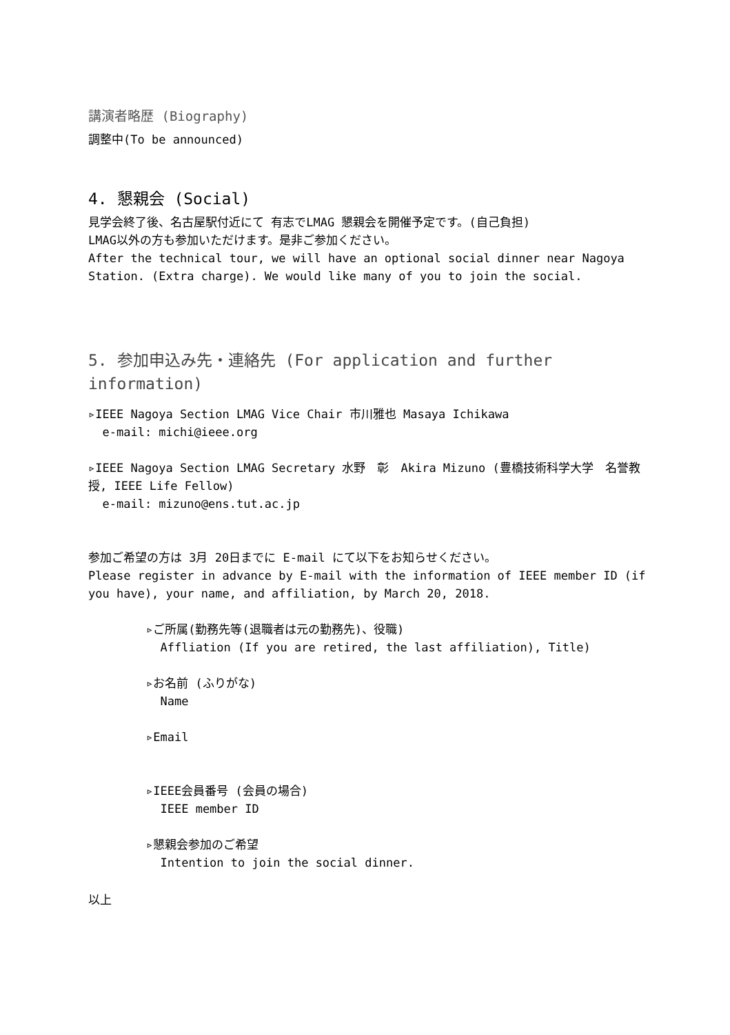講演者略歴 (Biography)
調整中(To be announced)
4. 懇親会 (Social)
見学会終了後、名古屋駅付近にて 有志でLMAG 懇親会を開催予定です。(自己負担)
LMAG以外の方も参加いただけます。是非ご参加ください。
After the technical tour, we will have an optional social dinner near Nagoya Station. (Extra charge). We would like many of you to join the social.
5. 参加申込み先・連絡先 (For application and further information)
▹IEEE Nagoya Section LMAG Vice Chair 市川雅也 Masaya Ichikawa
e-mail: michi@ieee.org
▹IEEE Nagoya Section LMAG Secretary 水野　彰　Akira Mizuno (豊橋技術科学大学　名誉教授, IEEE Life Fellow)
e-mail: mizuno@ens.tut.ac.jp
参加ご希望の方は 3月 20日までに E-mail にて以下をお知らせください。
Please register in advance by E-mail with the information of IEEE member ID (if you have), your name, and affiliation, by March 20, 2018.
▹ご所属(勤務先等(退職者は元の勤務先)、役職)
Affliation (If you are retired, the last affiliation), Title)
▹お名前 (ふりがな)
Name
▹Email
▹IEEE会員番号 (会員の場合)
IEEE member ID
▹懇親会参加のご希望
Intention to join the social dinner.
以上